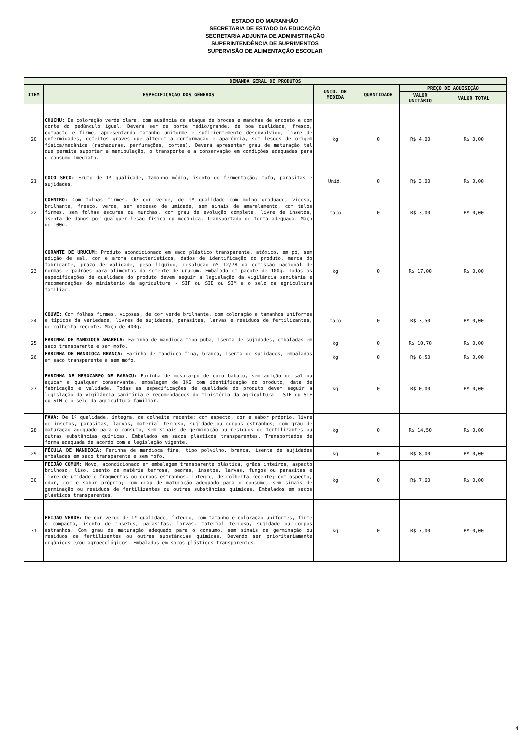ESTADO DO MARANHÃO
SECRETARIA DE ESTADO DA EDUCAÇÃO
SECRETARIA ADJUNTA DE ADMINISTRAÇÃO
SUPERINTENDÊNCIA DE SUPRIMENTOS
SUPERVISÃO DE ALIMENTAÇÃO ESCOLAR
| DEMANDA GERAL DE PRODUTOS | | | | | |
| --- | --- | --- | --- | --- | --- |
| ITEM | ESPECIFICAÇÃO DOS GÊNEROS | UNID. DE MEDIDA | QUANTIDADE | PREÇO DE AQUISIÇÃO | |
| | | | | VALOR UNITÁRIO | VALOR TOTAL |
| 20 | CHUCHU: De coloração verde clara, com ausência de ataque de brocas e manchas de encosto e com corte do pedúnculo igual. Deverá ser de porte médio/grande, de boa qualidade, fresco, compacto e firme, apresentando tamanho uniforme e suficientemente desenvolvido, livre de enfermidades, defeitos graves que alterem a conformação e aparência, sem lesões de origem física/mecânica (rachaduras, perfurações, cortes). Deverá apresentar grau de maturação tal que permita suportar a manipulação, o transporte e a conservação em condições adequadas para o consumo imediato. | kg | 0 | R$ 4,00 | R$ 0,00 |
| 21 | COCO SECO: Fruto de 1ª qualidade, tamanho médio, isento de fermentação, mofo, parasitas e sujidades. | Unid. | 0 | R$ 3,00 | R$ 0,00 |
| 22 | COENTRO: Com folhas firmes, de cor verde, de 1ª qualidade com molho graduado, viçoso, brilhante, fresco, verde, sem excesso de umidade, sem sinais de amarelamento, com talos firmes, sem folhas escuras ou murchas, com grau de evolução completa, livre de insetos, isenta de danos por qualquer lesão física ou mecânica. Transportado de forma adequada. Maço de 100g. | maço | 0 | R$ 3,00 | R$ 0,00 |
| 23 | CORANTE DE URUCUM: Produto acondicionado em saco plástico transparente, atóxico, em pó, sem adição de sal, cor e aroma característicos, dados de identificação do produto, marca do fabricante, prazo de validade, peso liquido, resolução nº 12/78 da comissão nacional de normas e padrões para alimentos da semente de urucum. Embalado em pacote de 100g. Todas as especificações de qualidade do produto devem seguir a legislação da vigilância sanitária e recomendações do ministério da agricultura - SIF ou SIE ou SIM e o selo da agricultura familiar. | kg | 0 | R$ 17,00 | R$ 0,00 |
| 24 | COUVE: Com folhas firmes, viçosas, de cor verde brilhante, com coloração e tamanhos uniformes e típicos da variedade, livres de sujidades, parasitas, larvas e resíduos de fertilizantes, de colheita recente. Maço de 400g. | maço | 0 | R$ 3,50 | R$ 0,00 |
| 25 | FARINHA DE MANDIOCA AMARELA: Farinha de mandioca tipo puba, isenta de sujidades, embaladas em saco transparente e sem mofo. | kg | 0 | R$ 10,70 | R$ 0,00 |
| 26 | FARINHA DE MANDIOCA BRANCA: Farinha de mandioca fina, branca, isenta de sujidades, embaladas em saco transparente e sem mofo. | kg | 0 | R$ 8,50 | R$ 0,00 |
| 27 | FARINHA DE MESOCARPO DE BABAÇU: Farinha de mesocarpo de coco babaçu, sem adição de sal ou açúcar e qualquer conservante, embalagem de 1KG com identificação do produto, data de fabricação e validade. Todas as especificações de qualidade do produto devem seguir a legislação da vigilância sanitária e recomendações do ministério da agricultura - SIF ou SIE ou SIM e o selo da agricultura familiar. | kg | 0 | R$ 0,00 | R$ 0,00 |
| 28 | FAVA: De 1ª qualidade, íntegra, de colheita recente; com aspecto, cor e sabor próprio, livre de insetos, parasitas, larvas, material terroso, sujidade ou corpos estranhos; com grau de maturação adequado para o consumo, sem sinais de germinação ou resíduos de fertilizantes ou outras substâncias químicas. Embalados em sacos plásticos transparentes. Transportados de forma adequada de acordo com a legislação vigente. | kg | 0 | R$ 14,50 | R$ 0,00 |
| 29 | FÉCULA DE MANDIOCA: Farinha de mandioca fina, tipo polvilho, branca, isenta de sujidades embaladas em saco transparente e sem mofo. | kg | 0 | R$ 8,00 | R$ 0,00 |
| 30 | FEIJÃO COMUM: Novo, acondicionado em embalagem transparente plástica, grãos inteiros, aspecto brilhoso, liso, isento de matéria terrosa, pedras, insetos, larvas, fungos ou parasitas e livre de umidade e fragmentos ou corpos estranhos. Íntegro, de colheita recente; com aspecto, odor, cor e sabor próprio; com grau de maturação adequado para o consumo, sem sinais de germinação ou resíduos de fertilizantes ou outras substâncias químicas. Embalados em sacos plásticos transparentes. | kg | 0 | R$ 7,60 | R$ 0,00 |
| 31 | FEIJÃO VERDE: De cor verde de 1ª qualidade, íntegro, com tamanho e coloração uniformes, firme e compacta, isento de insetos, parasitas, larvas, material terroso, sujidade ou corpos estranhos. Com grau de maturação adequado para o consumo, sem sinais de germinação ou resíduos de fertilizantes ou outras substâncias químicas. Devendo ser prioritariamente orgânicos e/ou agroecológicos. Embalados em sacos plásticos transparentes. | kg | 0 | R$ 7,00 | R$ 0,00 |
4